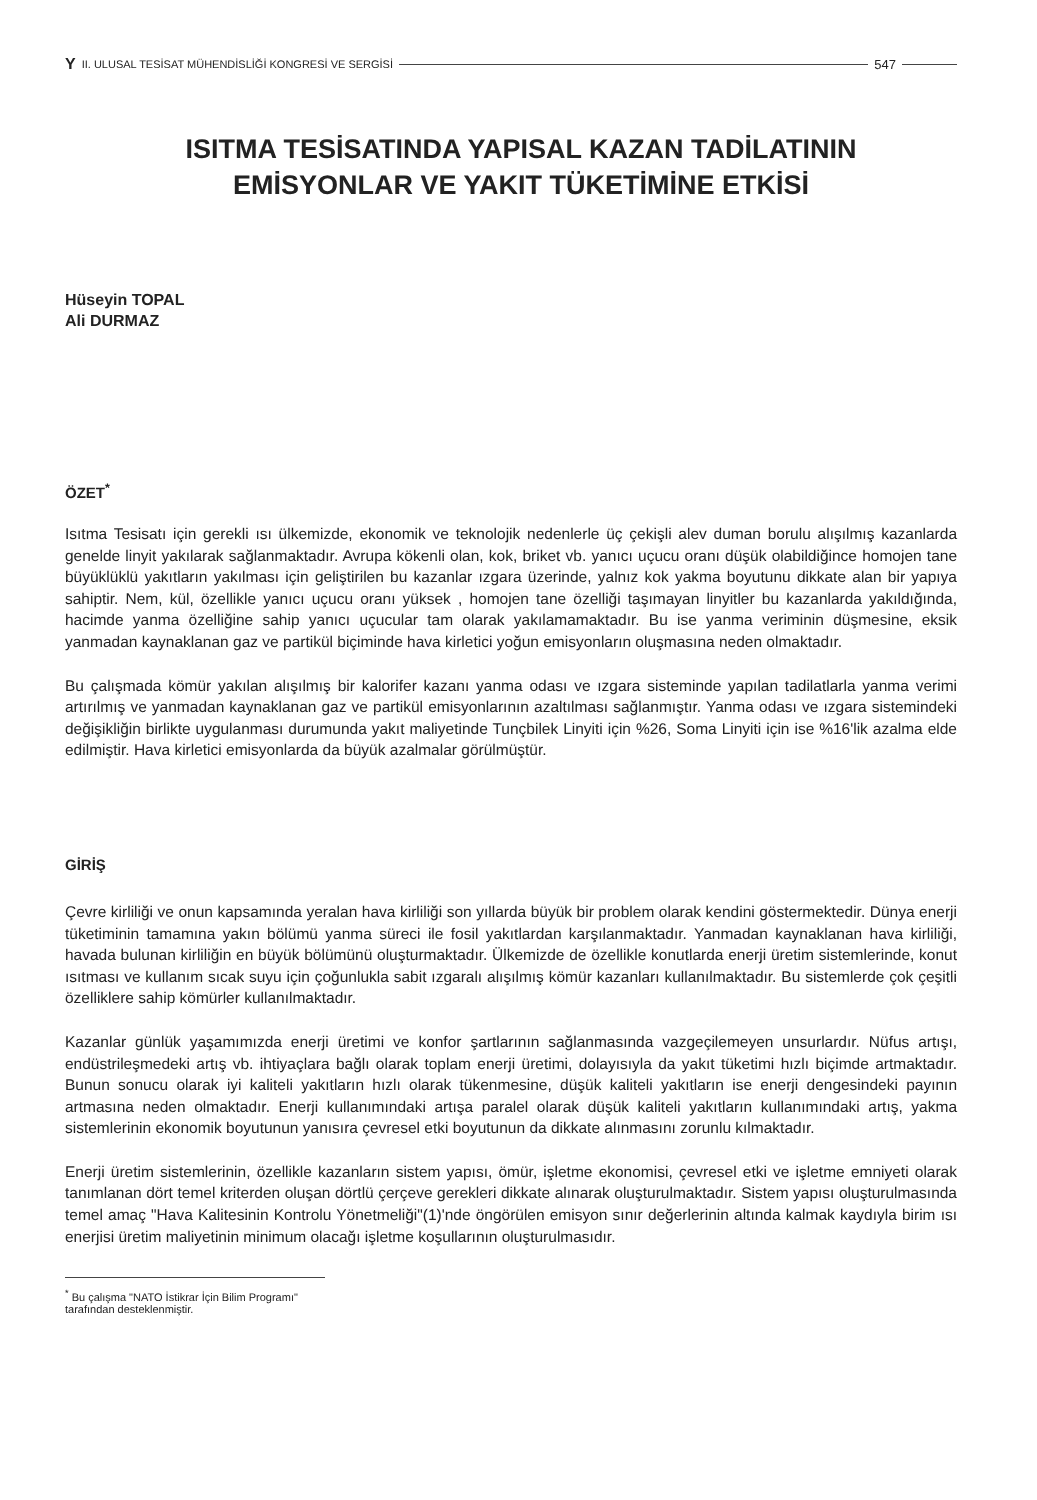Y II. ULUSAL TESİSAT MÜHENDİSLİĞİ KONGRESİ VE SERGİSİ 547
ISITMA TESİSATINDA YAPISAL KAZAN TADİLATININ
EMİSYONLAR VE YAKIT TÜKETİMİNE ETKİSİ
Hüseyin TOPAL
Ali DURMAZ
ÖZET<sup>*</sup>
Isıtma Tesisatı için gerekli ısı ülkemizde, ekonomik ve teknolojik nedenlerle üç çekişli alev duman borulu alışılmış kazanlarda genelde linyit yakılarak sağlanmaktadır. Avrupa kökenli olan, kok, briket vb. yanıcı uçucu oranı düşük olabildiğince homojen tane büyüklüklü yakıtların yakılması için geliştirilen bu kazanlar ızgara üzerinde, yalnız kok yakma boyutunu dikkate alan bir yapıya sahiptir. Nem, kül, özellikle yanıcı uçucu oranı yüksek , homojen tane özelliği taşımayan linyitler bu kazanlarda yakıldığında, hacimde yanma özelliğine sahip yanıcı uçucular tam olarak yakılamamaktadır. Bu ise yanma veriminin düşmesine, eksik yanmadan kaynaklanan gaz ve partikül biçiminde hava kirletici yoğun emisyonların oluşmasına neden olmaktadır.
Bu çalışmada kömür yakılan alışılmış bir kalorifer kazanı yanma odası ve ızgara sisteminde yapılan tadilatlarla yanma verimi artırılmış ve yanmadan kaynaklanan gaz ve partikül emisyonlarının azaltılması sağlanmıştır. Yanma odası ve ızgara sistemindeki değişikliğin birlikte uygulanması durumunda yakıt maliyetinde Tunçbilek Linyiti için %26, Soma Linyiti için ise %16'lik azalma elde edilmiştir. Hava kirletici emisyonlarda da büyük azalmalar görülmüştür.
GİRİŞ
Çevre kirliliği ve onun kapsamında yeralan hava kirliliği son yıllarda büyük bir problem olarak kendini göstermektedir. Dünya enerji tüketiminin tamamına yakın bölümü yanma süreci ile fosil yakıtlardan karşılanmaktadır. Yanmadan kaynaklanan hava kirliliği, havada bulunan kirliliğin en büyük bölümünü oluşturmaktadır. Ülkemizde de özellikle konutlarda enerji üretim sistemlerinde, konut ısıtması ve kullanım sıcak suyu için çoğunlukla sabit ızgaralı alışılmış kömür kazanları kullanılmaktadır. Bu sistemlerde çok çeşitli özelliklere sahip kömürler kullanılmaktadır.
Kazanlar günlük yaşamımızda enerji üretimi ve konfor şartlarının sağlanmasında vazgeçilemeyen unsurlardır. Nüfus artışı, endüstrileşmedeki artış vb. ihtiyaçlara bağlı olarak toplam enerji üretimi, dolayısıyla da yakıt tüketimi hızlı biçimde artmaktadır. Bunun sonucu olarak iyi kaliteli yakıtların hızlı olarak tükenmesine, düşük kaliteli yakıtların ise enerji dengesindeki payının artmasına neden olmaktadır. Enerji kullanımındaki artışa paralel olarak düşük kaliteli yakıtların kullanımındaki artış, yakma sistemlerinin ekonomik boyutunun yanısıra çevresel etki boyutunun da dikkate alınmasını zorunlu kılmaktadır.
Enerji üretim sistemlerinin, özellikle kazanların sistem yapısı, ömür, işletme ekonomisi, çevresel etki ve işletme emniyeti olarak tanımlanan dört temel kriterden oluşan dörtlü çerçeve gerekleri dikkate alınarak oluşturulmaktadır. Sistem yapısı oluşturulmasında temel amaç "Hava Kalitesinin Kontrolu Yönetmeliği"(1)'nde öngörülen emisyon sınır değerlerinin altında kalmak kaydıyla birim ısı enerjisi üretim maliyetinin minimum olacağı işletme koşullarının oluşturulmasıdır.
<sup>*</sup> Bu çalışma "NATO İstikrar İçin Bilim Programı" tarafından desteklenmiştir.